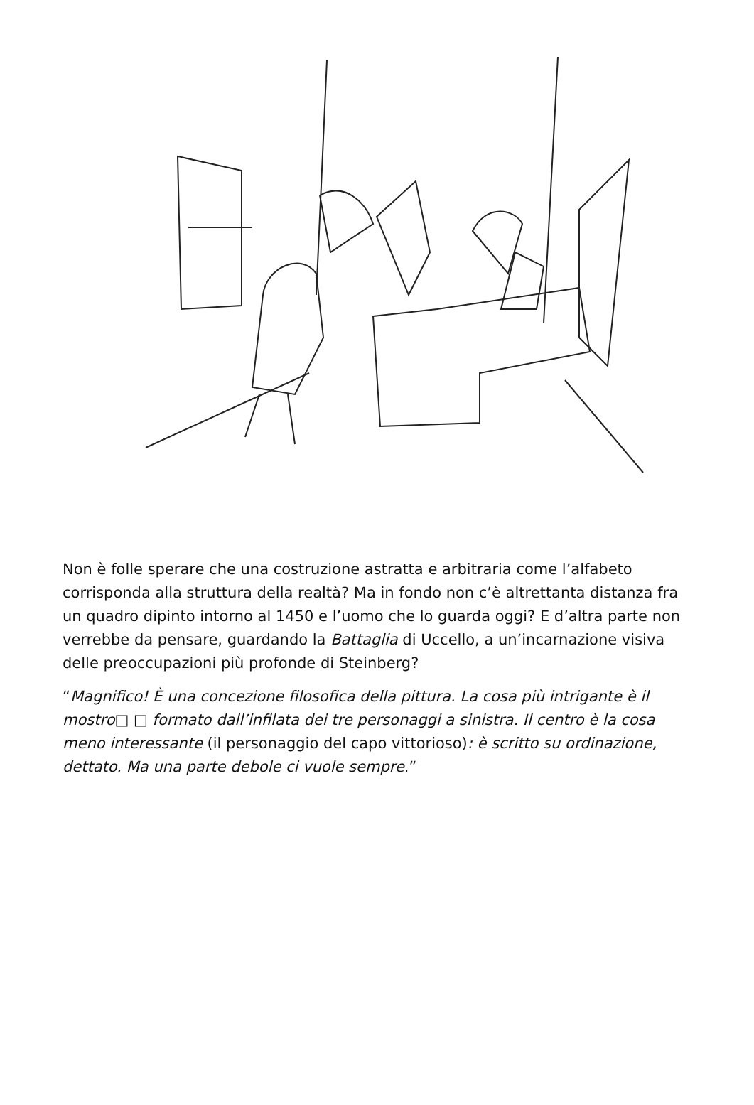Non è folle sperare che una costruzione astratta e arbitraria come l’alfabeto corrisponda alla struttura della realtà? Ma in fondo non c’è altrettanta distanza fra un quadro dipinto intorno al 1450 e l’uomo che lo guarda oggi? E d’altra parte non verrebbe da pensare, guardando la Battaglia di Uccello, a un’incarnazione visiva delle preoccupazioni più profonde di Steinberg?
“Magnifico! È una concezione filosofica della pittura. La cosa più intrigante è il mostro□ □ formato dall’infilata dei tre personaggi a sinistra. Il centro è la cosa meno interessante (il personaggio del capo vittorioso): è scritto su ordinazione, dettato. Ma una parte debole ci vuole sempre.”